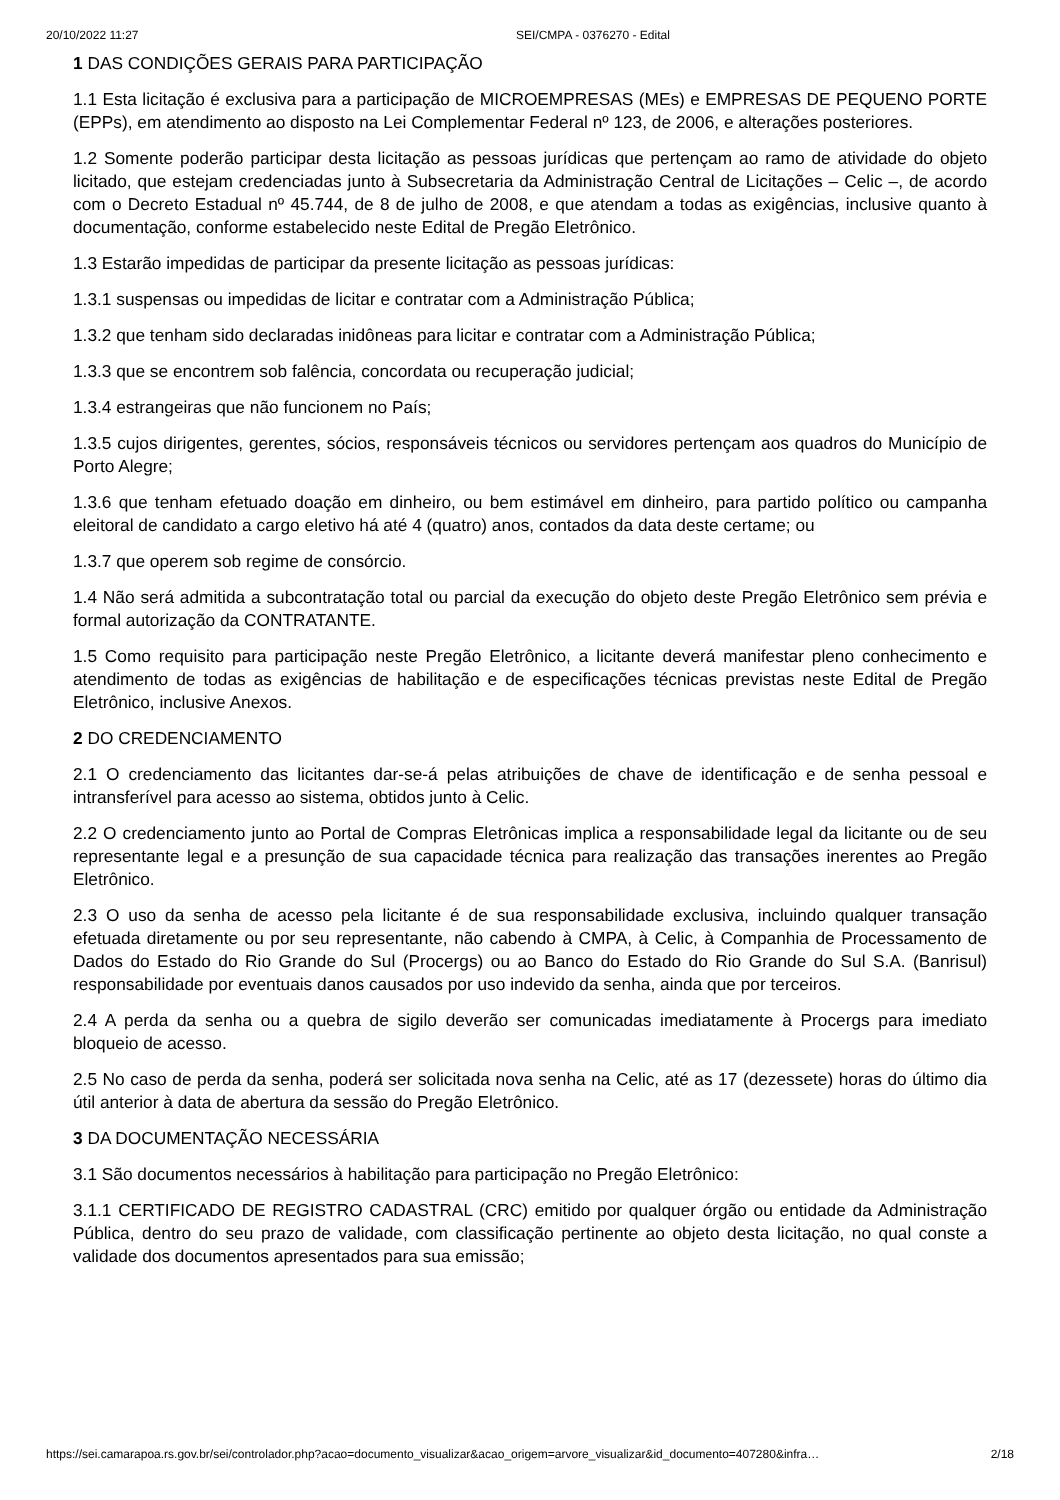20/10/2022 11:27 SEI/CMPA - 0376270 - Edital
1 DAS CONDIÇÕES GERAIS PARA PARTICIPAÇÃO
1.1 Esta licitação é exclusiva para a participação de MICROEMPRESAS (MEs) e EMPRESAS DE PEQUENO PORTE (EPPs), em atendimento ao disposto na Lei Complementar Federal nº 123, de 2006, e alterações posteriores.
1.2 Somente poderão participar desta licitação as pessoas jurídicas que pertençam ao ramo de atividade do objeto licitado, que estejam credenciadas junto à Subsecretaria da Administração Central de Licitações – Celic –, de acordo com o Decreto Estadual nº 45.744, de 8 de julho de 2008, e que atendam a todas as exigências, inclusive quanto à documentação, conforme estabelecido neste Edital de Pregão Eletrônico.
1.3 Estarão impedidas de participar da presente licitação as pessoas jurídicas:
1.3.1 suspensas ou impedidas de licitar e contratar com a Administração Pública;
1.3.2 que tenham sido declaradas inidôneas para licitar e contratar com a Administração Pública;
1.3.3 que se encontrem sob falência, concordata ou recuperação judicial;
1.3.4 estrangeiras que não funcionem no País;
1.3.5 cujos dirigentes, gerentes, sócios, responsáveis técnicos ou servidores pertençam aos quadros do Município de Porto Alegre;
1.3.6 que tenham efetuado doação em dinheiro, ou bem estimável em dinheiro, para partido político ou campanha eleitoral de candidato a cargo eletivo há até 4 (quatro) anos, contados da data deste certame; ou
1.3.7 que operem sob regime de consórcio.
1.4 Não será admitida a subcontratação total ou parcial da execução do objeto deste Pregão Eletrônico sem prévia e formal autorização da CONTRATANTE.
1.5 Como requisito para participação neste Pregão Eletrônico, a licitante deverá manifestar pleno conhecimento e atendimento de todas as exigências de habilitação e de especificações técnicas previstas neste Edital de Pregão Eletrônico, inclusive Anexos.
2 DO CREDENCIAMENTO
2.1 O credenciamento das licitantes dar-se-á pelas atribuições de chave de identificação e de senha pessoal e intransferível para acesso ao sistema, obtidos junto à Celic.
2.2 O credenciamento junto ao Portal de Compras Eletrônicas implica a responsabilidade legal da licitante ou de seu representante legal e a presunção de sua capacidade técnica para realização das transações inerentes ao Pregão Eletrônico.
2.3 O uso da senha de acesso pela licitante é de sua responsabilidade exclusiva, incluindo qualquer transação efetuada diretamente ou por seu representante, não cabendo à CMPA, à Celic, à Companhia de Processamento de Dados do Estado do Rio Grande do Sul (Procergs) ou ao Banco do Estado do Rio Grande do Sul S.A. (Banrisul) responsabilidade por eventuais danos causados por uso indevido da senha, ainda que por terceiros.
2.4 A perda da senha ou a quebra de sigilo deverão ser comunicadas imediatamente à Procergs para imediato bloqueio de acesso.
2.5 No caso de perda da senha, poderá ser solicitada nova senha na Celic, até as 17 (dezessete) horas do último dia útil anterior à data de abertura da sessão do Pregão Eletrônico.
3 DA DOCUMENTAÇÃO NECESSÁRIA
3.1 São documentos necessários à habilitação para participação no Pregão Eletrônico:
3.1.1 CERTIFICADO DE REGISTRO CADASTRAL (CRC) emitido por qualquer órgão ou entidade da Administração Pública, dentro do seu prazo de validade, com classificação pertinente ao objeto desta licitação, no qual conste a validade dos documentos apresentados para sua emissão;
https://sei.camarapoa.rs.gov.br/sei/controlador.php?acao=documento_visualizar&acao_origem=arvore_visualizar&id_documento=407280&infra… 2/18